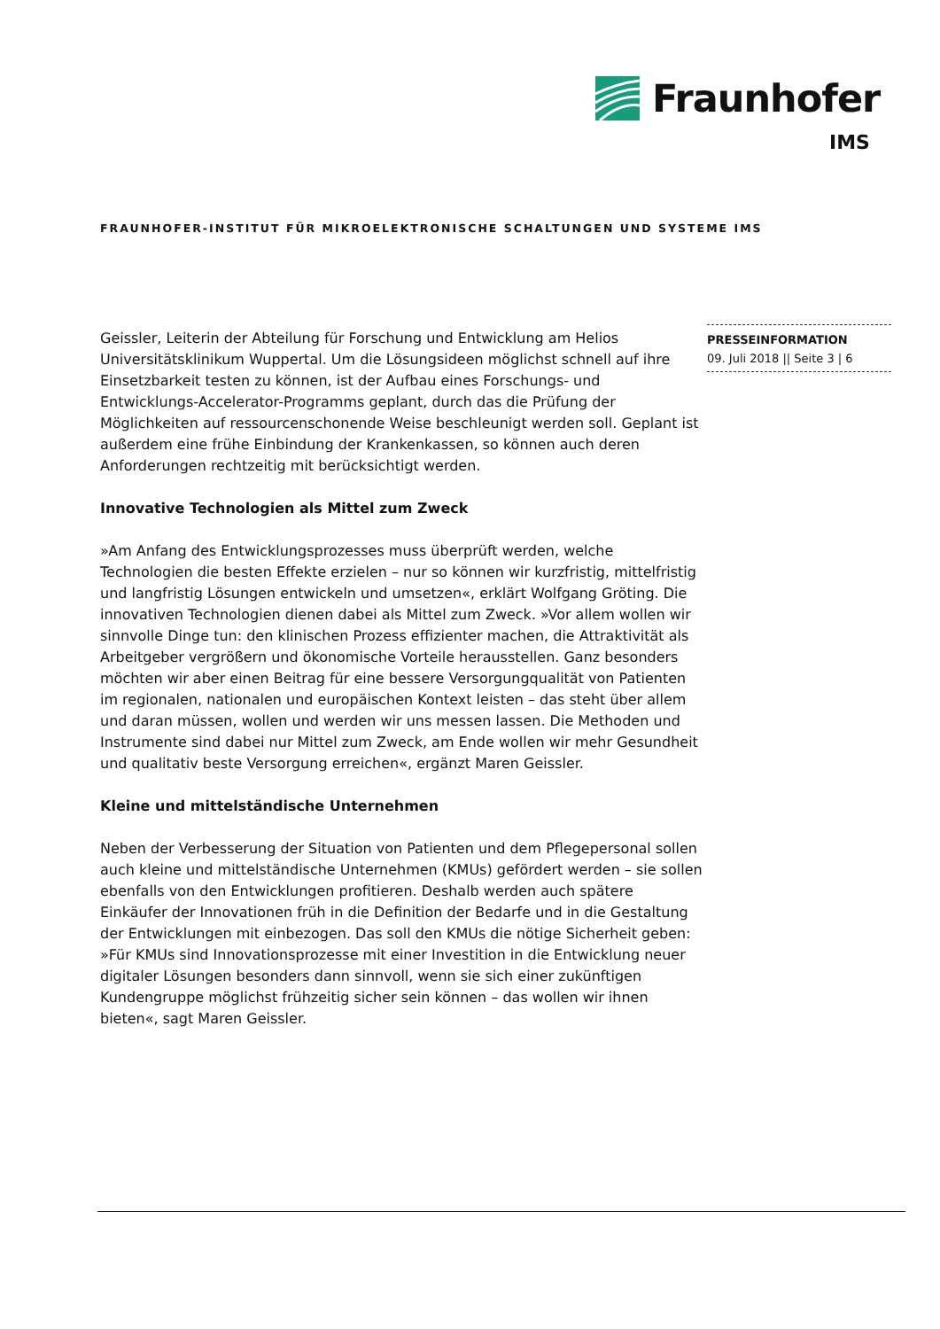Fraunhofer
IMS
FRAUNHOFER-INSTITUT FÜR MIKROELEKTRONISCHE SCHALTUNGEN UND SYSTEME IMS
PRESSEINFORMATION
09. Juli 2018 || Seite 3 | 6
Geissler, Leiterin der Abteilung für Forschung und Entwicklung am Helios Universitätsklinikum Wuppertal. Um die Lösungsideen möglichst schnell auf ihre Einsetzbarkeit testen zu können, ist der Aufbau eines Forschungs- und Entwicklungs-Accelerator-Programms geplant, durch das die Prüfung der Möglichkeiten auf ressourcenschonende Weise beschleunigt werden soll. Geplant ist außerdem eine frühe Einbindung der Krankenkassen, so können auch deren Anforderungen rechtzeitig mit berücksichtigt werden.
Innovative Technologien als Mittel zum Zweck
»Am Anfang des Entwicklungsprozesses muss überprüft werden, welche Technologien die besten Effekte erzielen – nur so können wir kurzfristig, mittelfristig und langfristig Lösungen entwickeln und umsetzen«, erklärt Wolfgang Gröting. Die innovativen Technologien dienen dabei als Mittel zum Zweck. »Vor allem wollen wir sinnvolle Dinge tun: den klinischen Prozess effizienter machen, die Attraktivität als Arbeitgeber vergrößern und ökonomische Vorteile herausstellen. Ganz besonders möchten wir aber einen Beitrag für eine bessere Versorgungqualität von Patienten im regionalen, nationalen und europäischen Kontext leisten – das steht über allem und daran müssen, wollen und werden wir uns messen lassen. Die Methoden und Instrumente sind dabei nur Mittel zum Zweck, am Ende wollen wir mehr Gesundheit und qualitativ beste Versorgung erreichen«, ergänzt Maren Geissler.
Kleine und mittelständische Unternehmen
Neben der Verbesserung der Situation von Patienten und dem Pflegepersonal sollen auch kleine und mittelständische Unternehmen (KMUs) gefördert werden – sie sollen ebenfalls von den Entwicklungen profitieren. Deshalb werden auch spätere Einkäufer der Innovationen früh in die Definition der Bedarfe und in die Gestaltung der Entwicklungen mit einbezogen. Das soll den KMUs die nötige Sicherheit geben: »Für KMUs sind Innovationsprozesse mit einer Investition in die Entwicklung neuer digitaler Lösungen besonders dann sinnvoll, wenn sie sich einer zukünftigen Kundengruppe möglichst frühzeitig sicher sein können – das wollen wir ihnen bieten«, sagt Maren Geissler.